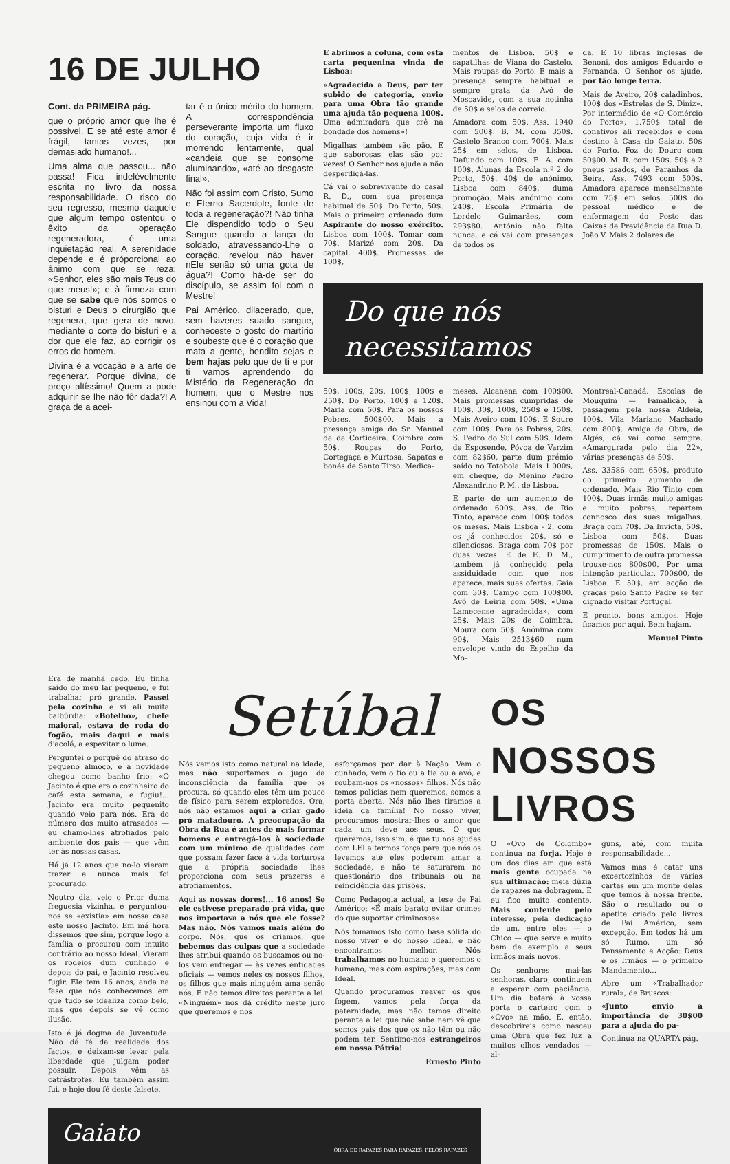16 DE JULHO
Cont. da PRIMEIRA pág.
que o próprio amor que lhe é possível. E se até este amor é frágil, tantas vezes, por demasiado humano!...
Uma alma que passou... não passa! Fica indelèvelmente escrita no livro da nossa responsabilidade. O risco do seu regresso, mesmo daquele que algum tempo ostentou o êxito da operação regeneradora, é uma inquietação real. A serenidade depende e é próporcional ao ânimo com que se reza: «Senhor, eles são mais Teus do que meus!»; e à firmeza com que se sabe que nós somos o bisturi e Deus o cirurgião que regenera, que gera de novo, mediante o corte do bisturi e a dor que ele faz, ao corrigir os erros do homem.
Divina é a vocação e a arte de regenerar. Porque divina, de preço altíssimo! Quem a pode adquirir se lhe não fôr dada?! A graça de a acei-
tar é o único mérito do homem. A correspondência perseverante importa um fluxo do coração, cuja vida é ir morrendo lentamente, qual «candeia que se consome aluminando», «até ao desgaste final».
Não foi assim com Cristo, Sumo e Eterno Sacerdote, fonte de toda a regeneração?! Não tinha Ele dispendido todo o Seu Sangue quando a lança do soldado, atravessando-Lhe o coração, revelou não haver nEle senão só uma gota de água?! Como há-de ser do discípulo, se assim foi com o Mestre!
Pai Américo, dilacerado, que, sem haveres suado sangue, conheceste o gosto do martírio e soubeste que é o coração que mata a gente, bendito sejas e bem hajas pelo que de ti e por ti vamos aprendendo do Mistério da Regeneração do homem, que o Mestre nos ensinou com a Vida!
E abrimos a coluna, com esta carta pequenina vinda de Lisboa:
«Agradecida a Deus, por ter subido de categoria, envio para uma Obra tão grande uma ajuda tão pequena 100$. Uma admiradora que crê na bondade dos homens»!
Migalhas também são pão. E que saborosas elas são por vezes! O Senhor nos ajude a não desperdiçá-las.
Cá vai o sobrevivente do casal R. D., com sua presença habitual de 50$. Do Porto, 50$. Mais o primeiro ordenado dum Aspirante do nosso exército. Lisboa com 100$. Tomar com 70$. Marizé com 20$. Da capital, 400$. Promessas de 100$,
mentos de Lisboa. 50$ e sapatilhas de Viana do Castelo. Mais roupas do Porto. E mais a presença sempre habitual e sempre grata da Avó de Moscavide, com a sua notinha de 50$ e selos de correio.
Amadora com 50$. Ass. 1940 com 500$. B. M. com 350$. Castelo Branco com 700$. Mais 25$ em selos, de Lisboa. Dafundo com 100$. E. A. com 100$. Alunas da Escola n.º 2 do Porto, 50$. 40$ de anónimo. Lisboa com 840$, duma promoção. Mais anónimo com 240$. Escola Primária de Lordelo Guimarães, com 293$80. António não falta nunca, e cá vai com presenças de todos os
da. E 10 libras inglesas de Benoni, dos amigos Eduardo e Fernanda. O Senhor os ajude, por tão longe terra.
Mais de Aveiro, 20$ caladinhos. 100$ dos «Estrelas de S. Diniz». Por intermédio de «O Comércio do Porto», 1.750$ total de donativos ali recebidos e com destino à Casa do Gaiato. 50$ do Porto. Foz do Douro com 50$00. M. R. com 150$. 50$ e 2 pneus usados, de Paranhos da Beira. Ass. 7493 com 500$. Amadora aparece mensalmente com 75$ em selos. 500$ do pessoal médico e de enfermagem do Posto das Caixas de Previdência da Rua D. João V. Mais 2 dolares de
Do que nós necessitamos
50$, 100$, 20$, 100$, 100$ e 250$. Do Porto, 100$ e 120$. Maria com 50$. Para os nossos Pobres, 500$00. Mais a presença amiga do Sr. Manuel da da Corticeira. Coimbra com 50$. Roupas do Porto, Cortegaça e Murtosa. Sapatos e bonés de Santo Tirso. Medica-
meses. Alcanena com 100$00. Mais promessas cumpridas de 100$, 30$, 100$, 250$ e 150$. Mais Aveiro com 100$. E Soure com 100$. Para os Pobres, 20$. S. Pedro do Sul com 50$. Idem de Esposende. Póvoa de Varzim com 82$60, parte dum prémio saído no Totobola. Mais 1.000$, em cheque, do Menino Pedro Alexandrino P. M., de Lisboa.
E parte de um aumento de ordenado 600$. Ass. de Rio Tinto, aparece com 100$ todos os meses. Mais Lisboa - 2, com os já conhecidos 20$, só e silenciosos. Braga com 70$ por duas vezes. E de E. D. M., também já conhecido pela assiduidade com que nos aparece, mais suas ofertas. Gaia com 30$. Campo com 100$00. Avó de Leiria com 50$. «Uma Lamecense agradecida», com 25$. Mais 20$ de Coimbra. Moura com 50$. Anónima com 90$. Mais 2513$60 num envelope vindo do Espelho da Mo-
Montreal-Canadá. Escolas de Mouquim — Famalicão, à passagem pela nossa Aldeia, 100$. Vila Mariano Machado com 800$. Amiga da Obra, de Algés, cá vai como sempre. «Amargurada pelo dia 22», várias presenças de 50$.
Ass. 33586 com 650$, produto do primeiro aumento de ordenado. Mais Rio Tinto com 100$. Duas irmãs muito amigas e muito pobres, repartem connosco das suas migalhas. Braga com 70$. Da Invicta, 50$. Lisboa com 50$. Duas promessas de 150$. Mais o cumprimento de outra promessa trouxe-nos 800$00. Por uma intenção particular, 700$00, de Lisboa. E 50$, em acção de graças pelo Santo Padre se ter dignado visitar Portugal.
E pronto, bons amigos. Hoje ficamos por aqui. Bem hajam.
Manuel Pinto
Era de manhã cedo. Eu tinha saído do meu lar pequeno, e fui trabalhar pró grande. Passei pela cozinha e vi ali muita balbúrdia: «Botelho», chefe maioral, estava de roda do fogão, mais daqui e mais d'acolá, a espevitar o lume.
Perguntei o porquê do atraso do pequeno almoço, e a novidade chegou como banho frio: «O Jacinto é que era o cozinheiro do café esta semana, e fugiu!... Jacinto era muito pequenito quando veio para nós. Era do número dos muito atrasados — eu chamo-lhes atrofiados pelo ambiente dos pais — que vêm ter às nossas casas.
Há já 12 anos que no-lo vieram trazer e nunca mais foi procurado.
Noutro dia, veio o Prior duma freguesia vizinha, e perguntou-nos se «existia» em nossa casa este nosso Jacinto. Em má hora dissemos que sim, porque logo a família o procurou com intuito contrário ao nosso Ideal. Vieram os rodeios dum cunhado e depois do pai, e Jacinto resolveu fugir. Ele tem 16 anos, anda na fase que nós conhecemos em que tudo se idealiza como belo, mas que depois se vê como ilusão.
Isto é já dogma da Juventude. Não dá fé da realidade dos factos, e deixam-se levar pela liberdade que julgam poder possuir. Depois vêm as catrástrofes. Eu também assim fui, e hoje dou fé deste falsete.
Setúbal
Nós vemos isto como natural na idade, mas não suportamos o jugo da inconsciência da família que os procura, só quando eles têm um pouco de físico para serem explorados. Ora, nós não estamos aqui a criar gado pró matadouro. A preocupação da Obra da Rua é antes de mais formar homens e entregá-los à sociedade com um mínimo de qualidades com que possam fazer face à vida torturosa que a própria sociedade lhes proporciona com seus prazeres e atrofiamentos.
Aqui as nossas dores!... 16 anos! Se ele estivese preparado prá vida, que nos importava a nós que ele fosse? Mas não. Nós vamos mais além do corpo. Nós, que os criamos, que bebemos das culpas que a sociedade lhes atribui quando os buscamos ou no-los vem entregar — às vezes entidades oficiais — vemos neles os nossos filhos, os filhos que mais ninguém ama senão nós. E não temos direitos perante a lei. «Ninguém» nos dá crédito neste juro que queremos e nos
esforçamos por dar à Nação. Vem o cunhado, vem o tio ou a tia ou a avó, e roubam-nos os «nossos» filhos. Nós não temos polícias nem queremos, somos a porta aberta. Nós não lhes tiramos a ideia da família! No nosso viver, procuramos mostrar-lhes o amor que cada um deve aos seus. O que queremos, isso sim, é que tu nos ajudes com LEI a termos força para que nós os levemos até eles poderem amar a sociedade, e não te saturarem no questionário dos tribunais ou na reincidência das prisões.
Como Pedagogia actual, a tese de Pai Américo: «É mais barato evitar crimes do que suportar criminosos».
Nós tomamos isto como base sólida do nosso viver e do nosso Ideal, e não encontramos melhor. Nós trabalhamos no humano e queremos o humano, mas com aspirações, mas com Ideal.
Quando procuramos reaver os que fogem, vamos pela força da paternidade, mas não temos direito perante a lei que não sabe nem vê que somos pais dos que os não têm ou não podem ter. Sentimo-nos estrangeiros em nossa Pátria!
Ernesto Pinto
Gaiato
OBRA DE RAPAZES PARA RAPAZES, PELOS RAPAZES
OS NOSSOS LIVROS
O «Ovo de Colombo» continua na forja. Hoje é um dos dias em que está mais gente ocupada na sua ultimação: meia dúzia de rapazes na dobragem. E eu fico muito contente. Mais contente pelo interesse, pela dedicação de um, entre eles — o Chico — que serve e muito bem de exemplo a seus irmãos mais novos.
Os senhores mai-las senhoras, claro, continuem a esperar com paciência. Um dia baterá à vossa porta o carteiro com o «Ovo» na mão. E, então, descobrireis como nasceu uma Obra que fez luz a muitos olhos vendados — al-
guns, até, com muita responsabilidade...
Vamos mas é catar uns excertozinhos de várias cartas em um monte delas que temos à nossa frente. São o resultado ou o apetite criado pelo livros de Pai Américo, sem excepção. Em todos há um só Rumo, um só Pensamento e Acção: Deus e os Irmãos — o primeiro Mandamento...
Abre um «Trabalhador rural», de Bruscos:
«Junto envio a importância de 30$00 para a ajuda do pa-
Continua na QUARTA pág.